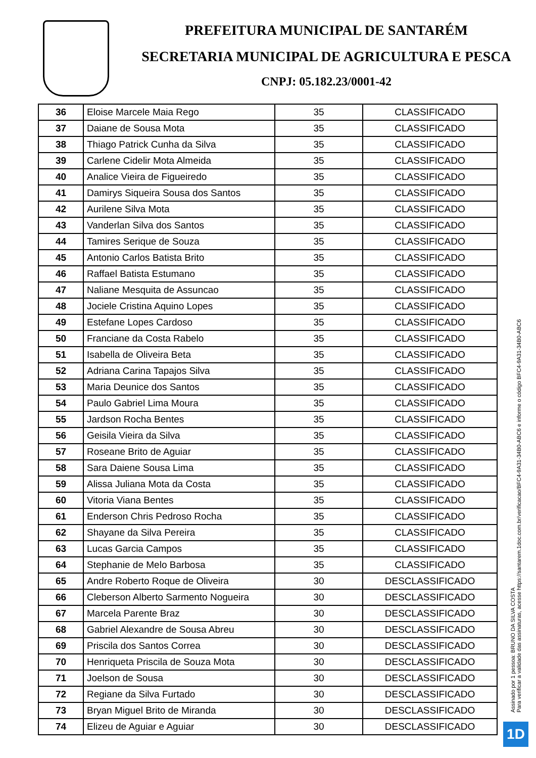PREFEITURA MUNICIPAL DE SANTARÉM
SECRETARIA MUNICIPAL DE AGRICULTURA E PESCA
CNPJ: 05.182.23/0001-42
| 36 | Eloise Marcele Maia Rego | 35 | CLASSIFICADO |
| 37 | Daiane de Sousa Mota | 35 | CLASSIFICADO |
| 38 | Thiago Patrick Cunha da Silva | 35 | CLASSIFICADO |
| 39 | Carlene Cidelir Mota Almeida | 35 | CLASSIFICADO |
| 40 | Analice Vieira de Figueiredo | 35 | CLASSIFICADO |
| 41 | Damirys Siqueira Sousa dos Santos | 35 | CLASSIFICADO |
| 42 | Aurilene Silva Mota | 35 | CLASSIFICADO |
| 43 | Vanderlan Silva dos Santos | 35 | CLASSIFICADO |
| 44 | Tamires Serique de Souza | 35 | CLASSIFICADO |
| 45 | Antonio Carlos Batista Brito | 35 | CLASSIFICADO |
| 46 | Raffael Batista Estumano | 35 | CLASSIFICADO |
| 47 | Naliane Mesquita de Assuncao | 35 | CLASSIFICADO |
| 48 | Jociele Cristina Aquino Lopes | 35 | CLASSIFICADO |
| 49 | Estefane Lopes Cardoso | 35 | CLASSIFICADO |
| 50 | Franciane da Costa Rabelo | 35 | CLASSIFICADO |
| 51 | Isabella de Oliveira Beta | 35 | CLASSIFICADO |
| 52 | Adriana Carina Tapajos Silva | 35 | CLASSIFICADO |
| 53 | Maria Deunice dos Santos | 35 | CLASSIFICADO |
| 54 | Paulo Gabriel Lima Moura | 35 | CLASSIFICADO |
| 55 | Jardson Rocha Bentes | 35 | CLASSIFICADO |
| 56 | Geisila Vieira da Silva | 35 | CLASSIFICADO |
| 57 | Roseane Brito de Aguiar | 35 | CLASSIFICADO |
| 58 | Sara Daiene Sousa Lima | 35 | CLASSIFICADO |
| 59 | Alissa Juliana Mota da Costa | 35 | CLASSIFICADO |
| 60 | Vitoria Viana Bentes | 35 | CLASSIFICADO |
| 61 | Enderson Chris Pedroso Rocha | 35 | CLASSIFICADO |
| 62 | Shayane da Silva Pereira | 35 | CLASSIFICADO |
| 63 | Lucas Garcia Campos | 35 | CLASSIFICADO |
| 64 | Stephanie de Melo Barbosa | 35 | CLASSIFICADO |
| 65 | Andre Roberto Roque de Oliveira | 30 | DESCLASSIFICADO |
| 66 | Cleberson Alberto Sarmento Nogueira | 30 | DESCLASSIFICADO |
| 67 | Marcela Parente Braz | 30 | DESCLASSIFICADO |
| 68 | Gabriel Alexandre de Sousa Abreu | 30 | DESCLASSIFICADO |
| 69 | Priscila dos Santos Correa | 30 | DESCLASSIFICADO |
| 70 | Henriqueta Priscila de Souza Mota | 30 | DESCLASSIFICADO |
| 71 | Joelson de Sousa | 30 | DESCLASSIFICADO |
| 72 | Regiane da Silva Furtado | 30 | DESCLASSIFICADO |
| 73 | Bryan Miguel Brito de Miranda | 30 | DESCLASSIFICADO |
| 74 | Elizeu de Aguiar e Aguiar | 30 | DESCLASSIFICADO |
Assinado por 1 pessoa: BRUNO DA SILVA COSTA
Para verificar a validade das assinaturas, acesse https://santarem.1doc.com.br/verificacao/BFC4-9A31-34B0-ABC6 e informe o código BFC4-9A31-34B0-ABC6
1D